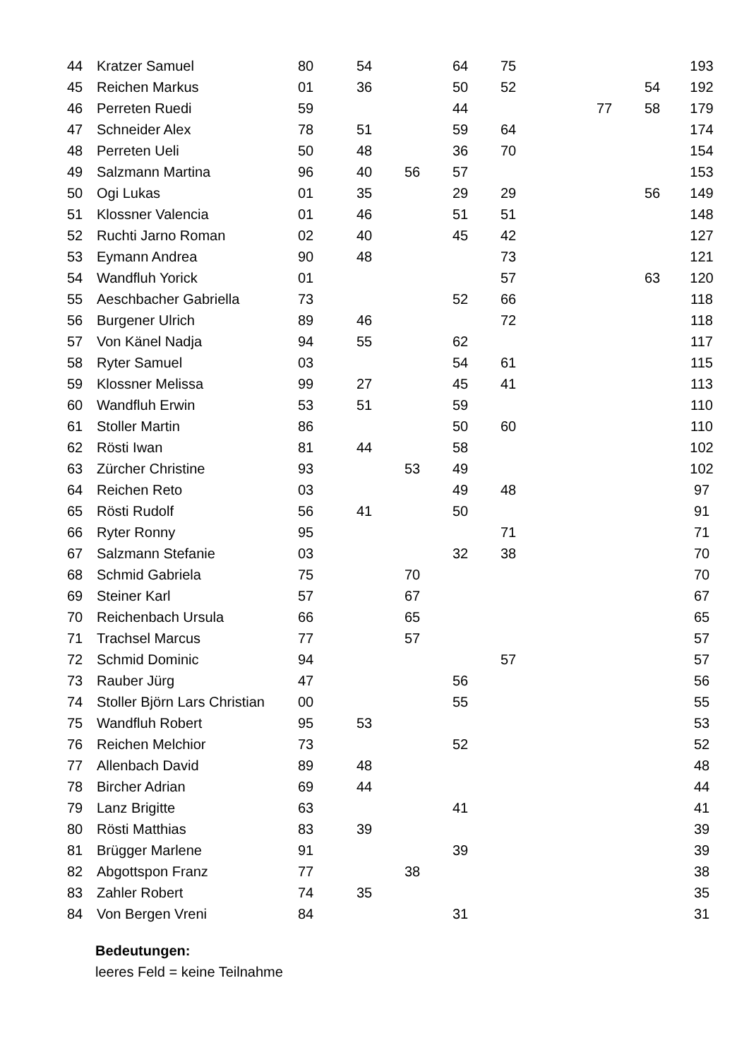| 44 | Kratzer Samuel | 80 | 54 | | 64 | 75 | | | | 193 |
| 45 | Reichen Markus | 01 | 36 | | 50 | 52 | | | 54 | 192 |
| 46 | Perreten Ruedi | 59 | | | 44 | | | 77 | 58 | 179 |
| 47 | Schneider Alex | 78 | 51 | | 59 | 64 | | | | 174 |
| 48 | Perreten Ueli | 50 | 48 | | 36 | 70 | | | | 154 |
| 49 | Salzmann Martina | 96 | 40 | 56 | 57 | | | | | 153 |
| 50 | Ogi Lukas | 01 | 35 | | 29 | 29 | | | 56 | 149 |
| 51 | Klossner Valencia | 01 | 46 | | 51 | 51 | | | | 148 |
| 52 | Ruchti Jarno Roman | 02 | 40 | | 45 | 42 | | | | 127 |
| 53 | Eymann Andrea | 90 | 48 | | | 73 | | | | 121 |
| 54 | Wandfluh Yorick | 01 | | | | 57 | | | 63 | 120 |
| 55 | Aeschbacher Gabriella | 73 | | | 52 | 66 | | | | 118 |
| 56 | Burgener Ulrich | 89 | 46 | | | 72 | | | | 118 |
| 57 | Von Känel Nadja | 94 | 55 | | 62 | | | | | 117 |
| 58 | Ryter Samuel | 03 | | | 54 | 61 | | | | 115 |
| 59 | Klossner Melissa | 99 | 27 | | 45 | 41 | | | | 113 |
| 60 | Wandfluh Erwin | 53 | 51 | | 59 | | | | | 110 |
| 61 | Stoller Martin | 86 | | | 50 | 60 | | | | 110 |
| 62 | Rösti Iwan | 81 | 44 | | 58 | | | | | 102 |
| 63 | Zürcher Christine | 93 | | 53 | 49 | | | | | 102 |
| 64 | Reichen Reto | 03 | | | 49 | 48 | | | | 97 |
| 65 | Rösti Rudolf | 56 | 41 | | 50 | | | | | 91 |
| 66 | Ryter Ronny | 95 | | | | 71 | | | | 71 |
| 67 | Salzmann Stefanie | 03 | | | 32 | 38 | | | | 70 |
| 68 | Schmid Gabriela | 75 | | 70 | | | | | | 70 |
| 69 | Steiner Karl | 57 | | 67 | | | | | | 67 |
| 70 | Reichenbach Ursula | 66 | | 65 | | | | | | 65 |
| 71 | Trachsel Marcus | 77 | | 57 | | | | | | 57 |
| 72 | Schmid Dominic | 94 | | | | 57 | | | | 57 |
| 73 | Rauber Jürg | 47 | | | 56 | | | | | 56 |
| 74 | Stoller Björn Lars Christian | 00 | | | 55 | | | | | 55 |
| 75 | Wandfluh Robert | 95 | 53 | | | | | | | 53 |
| 76 | Reichen Melchior | 73 | | | 52 | | | | | 52 |
| 77 | Allenbach David | 89 | 48 | | | | | | | 48 |
| 78 | Bircher Adrian | 69 | 44 | | | | | | | 44 |
| 79 | Lanz Brigitte | 63 | | | 41 | | | | | 41 |
| 80 | Rösti Matthias | 83 | 39 | | | | | | | 39 |
| 81 | Brügger Marlene | 91 | | | 39 | | | | | 39 |
| 82 | Abgottspon Franz | 77 | | 38 | | | | | | 38 |
| 83 | Zahler Robert | 74 | 35 | | | | | | | 35 |
| 84 | Von Bergen Vreni | 84 | | | 31 | | | | | 31 |
Bedeutungen:
leeres Feld = keine Teilnahme